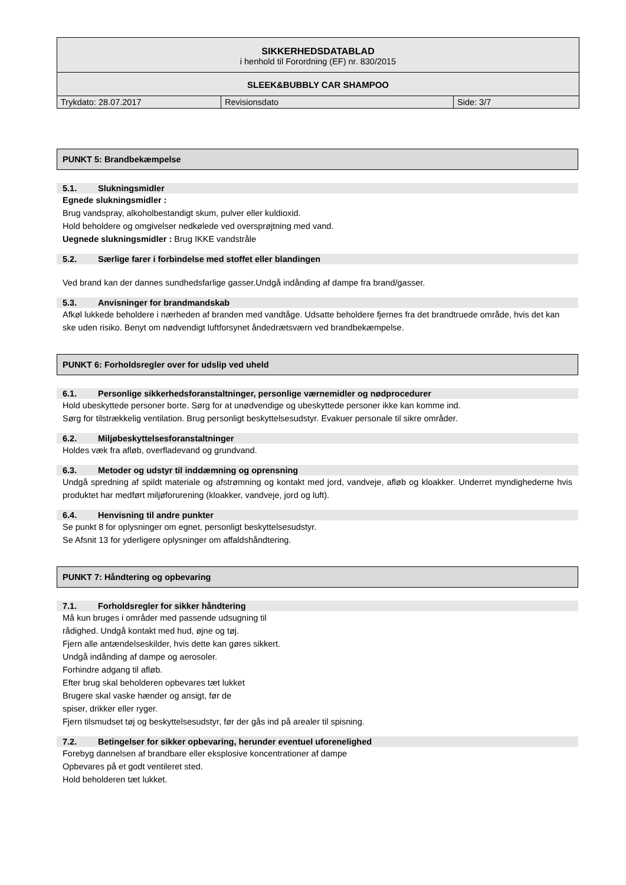| SIKKERHEDSDATABLAD i henhold til Forordning (EF) nr. 830/2015 | | |
| SLEEK&BUBBLY CAR SHAMPOO | | |
| Trykdato: 28.07.2017 | Revisionsdato | Side: 3/7 |
PUNKT 5: Brandbekæmpelse
5.1. Slukningsmidler
Egnede slukningsmidler :
Brug vandspray, alkoholbestandigt skum, pulver eller kuldioxid.
Hold beholdere og omgivelser nedkølede ved oversprøjtning med vand.
Uegnede slukningsmidler : Brug IKKE vandstråle
5.2. Særlige farer i forbindelse med stoffet eller blandingen
Ved brand kan der dannes sundhedsfarlige gasser.Undgå indånding af dampe fra brand/gasser.
5.3. Anvisninger for brandmandskab
Afkøl lukkede beholdere i nærheden af branden med vandtåge. Udsatte beholdere fjernes fra det brandtruede område, hvis det kan ske uden risiko. Benyt om nødvendigt luftforsynet åndedrætsværn ved brandbekæmpelse.
PUNKT 6: Forholdsregler over for udslip ved uheld
6.1. Personlige sikkerhedsforanstaltninger, personlige værnemidler og nødprocedurer
Hold ubeskyttede personer borte. Sørg for at unødvendige og ubeskyttede personer ikke kan komme ind.
Sørg for tilstrækkelig ventilation. Brug personligt beskyttelsesudstyr. Evakuer personale til sikre områder.
6.2. Miljøbeskyttelsesforanstaltninger
Holdes væk fra afløb, overfladevand og grundvand.
6.3. Metoder og udstyr til inddæmning og oprensning
Undgå spredning af spildt materiale og afstrømning og kontakt med jord, vandveje, afløb og kloakker. Underret myndighederne hvis produktet har medført miljøforurening (kloakker, vandveje, jord og luft).
6.4. Henvisning til andre punkter
Se punkt 8 for oplysninger om egnet, personligt beskyttelsesudstyr.
Se Afsnit 13 for yderligere oplysninger om affaldshåndtering.
PUNKT 7: Håndtering og opbevaring
7.1. Forholdsregler for sikker håndtering
Må kun bruges i områder med passende udsugning til
rådighed. Undgå kontakt med hud, øjne og tøj.
Fjern alle antændelseskilder, hvis dette kan gøres sikkert.
Undgå indånding af dampe og aerosoler.
Forhindre adgang til afløb.
Efter brug skal beholderen opbevares tæt lukket
Brugere skal vaske hænder og ansigt, før de
spiser, drikker eller ryger.
Fjern tilsmudset tøj og beskyttelsesudstyr, før der gås ind på arealer til spisning.
7.2. Betingelser for sikker opbevaring, herunder eventuel uforenelighed
Forebyg dannelsen af brandbare eller eksplosive koncentrationer af dampe
Opbevares på et godt ventileret sted.
Hold beholderen tæt lukket.